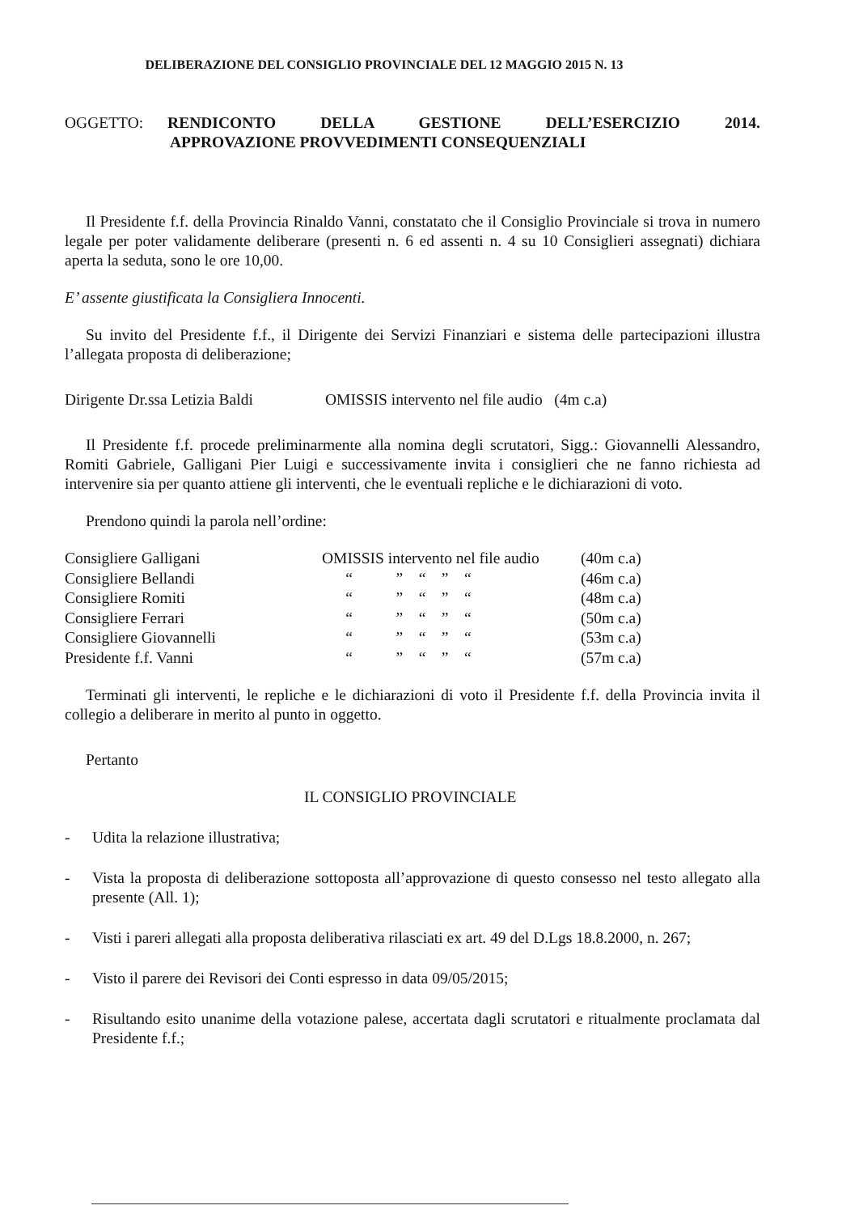DELIBERAZIONE DEL CONSIGLIO PROVINCIALE DEL 12 MAGGIO 2015 N. 13
OGGETTO: RENDICONTO DELLA GESTIONE DELL’ESERCIZIO 2014.
APPROVAZIONE PROVVEDIMENTI CONSEQUENZIALI
Il Presidente f.f. della Provincia Rinaldo Vanni, constatato che il Consiglio Provinciale si trova in numero legale per poter validamente deliberare (presenti n. 6 ed assenti n. 4 su 10 Consiglieri assegnati) dichiara aperta la seduta, sono le ore 10,00.
E’ assente giustificata la Consigliera Innocenti.
Su invito del Presidente f.f., il Dirigente dei Servizi Finanziari e sistema delle partecipazioni illustra l’allegata proposta di deliberazione;
Dirigente Dr.ssa Letizia Baldi OMISSIS intervento nel file audio (4m c.a)
Il Presidente f.f. procede preliminarmente alla nomina degli scrutatori, Sigg.: Giovannelli Alessandro, Romiti Gabriele, Galligani Pier Luigi e successivamente invita i consiglieri che ne fanno richiesta ad intervenire sia per quanto attiene gli interventi, che le eventuali repliche e le dichiarazioni di voto.
Prendono quindi la parola nell’ordine:
| Consigliere Galligani | OMISSIS intervento nel file audio | (40m c.a) |
| Consigliere Bellandi | “ ” “ ” “ | (46m c.a) |
| Consigliere Romiti | “ ” “ ” “ | (48m c.a) |
| Consigliere Ferrari | “ ” “ ” “ | (50m c.a) |
| Consigliere Giovannelli | “ ” “ ” “ | (53m c.a) |
| Presidente f.f. Vanni | “ ” “ ” “ | (57m c.a) |
Terminati gli interventi, le repliche e le dichiarazioni di voto il Presidente f.f. della Provincia invita il collegio a deliberare in merito al punto in oggetto.
Pertanto
IL CONSIGLIO PROVINCIALE
- Udita la relazione illustrativa;
- Vista la proposta di deliberazione sottoposta all’approvazione di questo consesso nel testo allegato alla presente (All. 1);
- Visti i pareri allegati alla proposta deliberativa rilasciati ex art. 49 del D.Lgs 18.8.2000, n. 267;
- Visto il parere dei Revisori dei Conti espresso in data 09/05/2015;
- Risultando esito unanime della votazione palese, accertata dagli scrutatori e ritualmente proclamata dal Presidente f.f.;